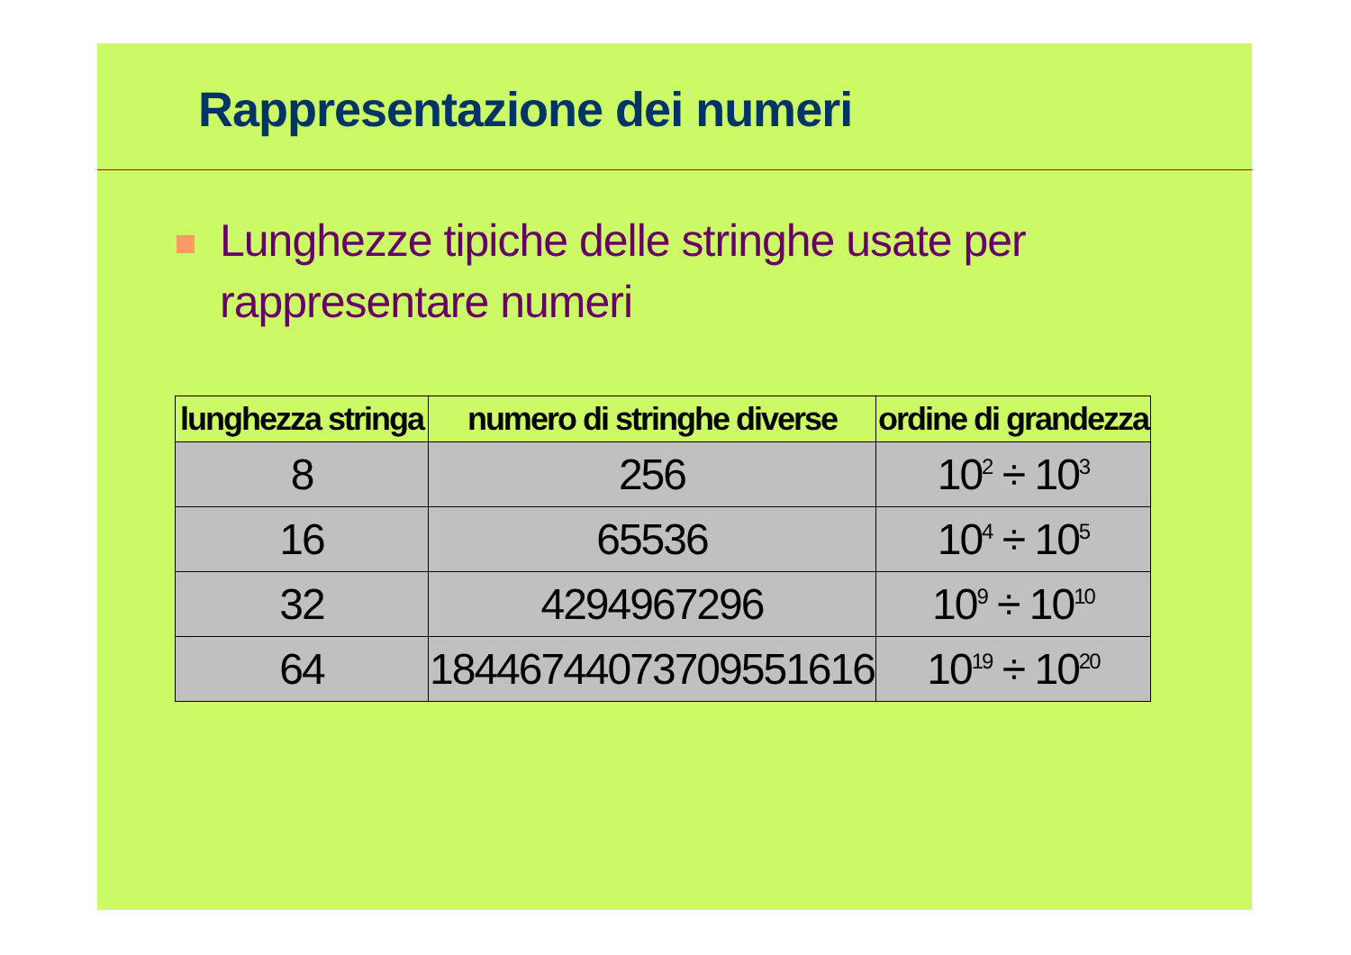Rappresentazione dei numeri
Lunghezze tipiche delle stringhe usate per rappresentare numeri
| lunghezza stringa | numero di stringhe diverse | ordine di grandezza |
| --- | --- | --- |
| 8 | 256 | 10<sup>2</sup> ÷ 10<sup>3</sup> |
| 16 | 65536 | 10<sup>4</sup> ÷ 10<sup>5</sup> |
| 32 | 4294967296 | 10<sup>9</sup> ÷ 10<sup>10</sup> |
| 64 | 18446744073709551616 | 10<sup>19</sup> ÷ 10<sup>20</sup> |